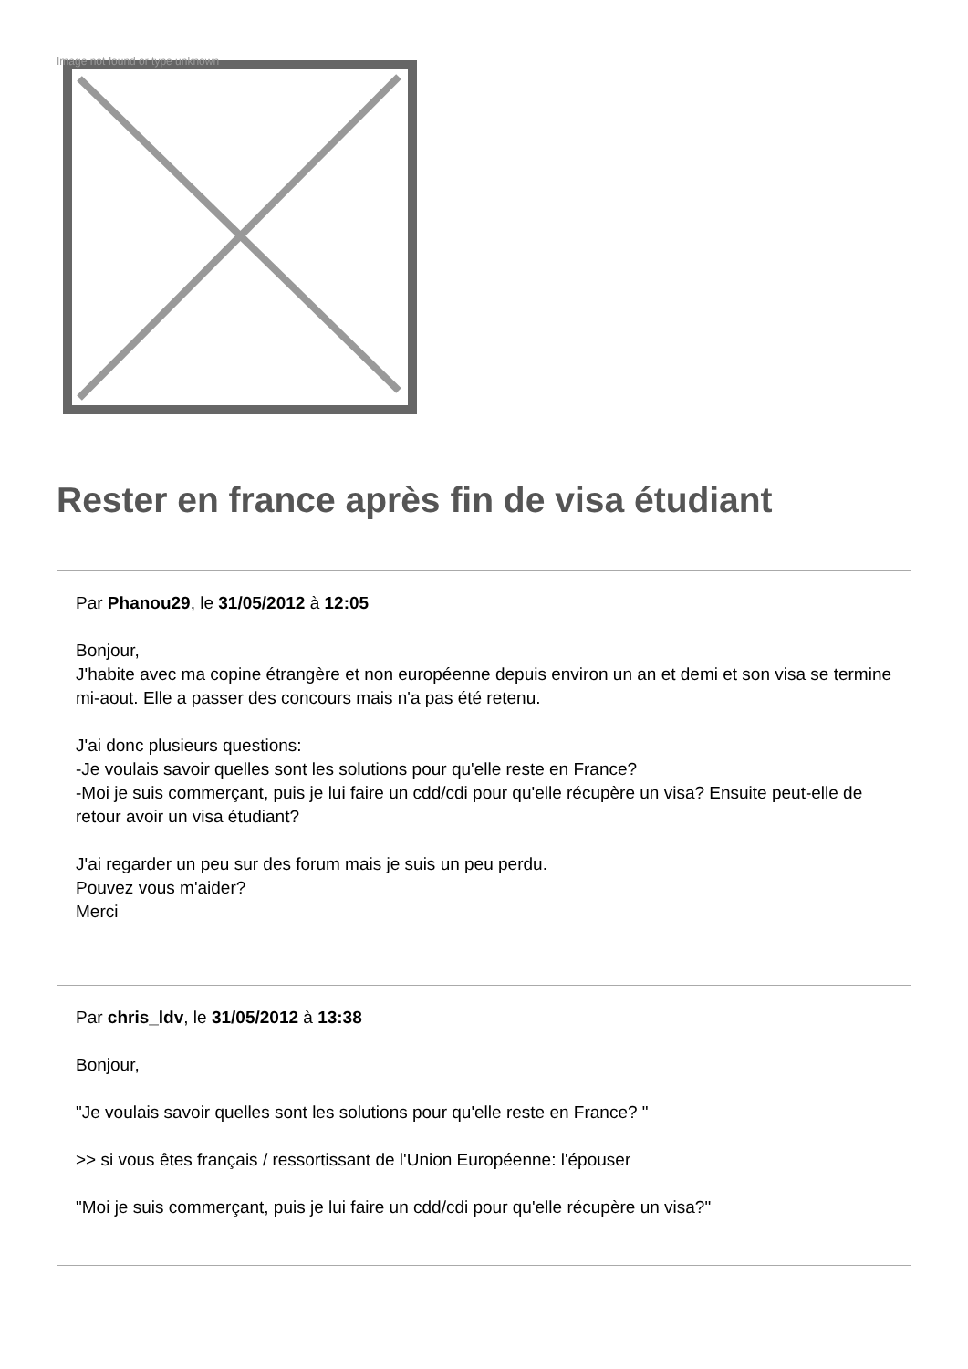Image not found or type unknown
Rester en france après fin de visa étudiant
Par Phanou29, le 31/05/2012 à 12:05
Bonjour,
J'habite avec ma copine étrangère et non européenne depuis environ un an et demi et son visa se termine mi-aout. Elle a passer des concours mais n'a pas été retenu.
J'ai donc plusieurs questions:
-Je voulais savoir quelles sont les solutions pour qu'elle reste en France?
-Moi je suis commerçant, puis je lui faire un cdd/cdi pour qu'elle récupère un visa? Ensuite peut-elle de retour avoir un visa étudiant?
J'ai regarder un peu sur des forum mais je suis un peu perdu.
Pouvez vous m'aider?
Merci
Par chris_ldv, le 31/05/2012 à 13:38
Bonjour,
"Je voulais savoir quelles sont les solutions pour qu'elle reste en France? "
>> si vous êtes français / ressortissant de l'Union Européenne: l'épouser
"Moi je suis commerçant, puis je lui faire un cdd/cdi pour qu'elle récupère un visa?"